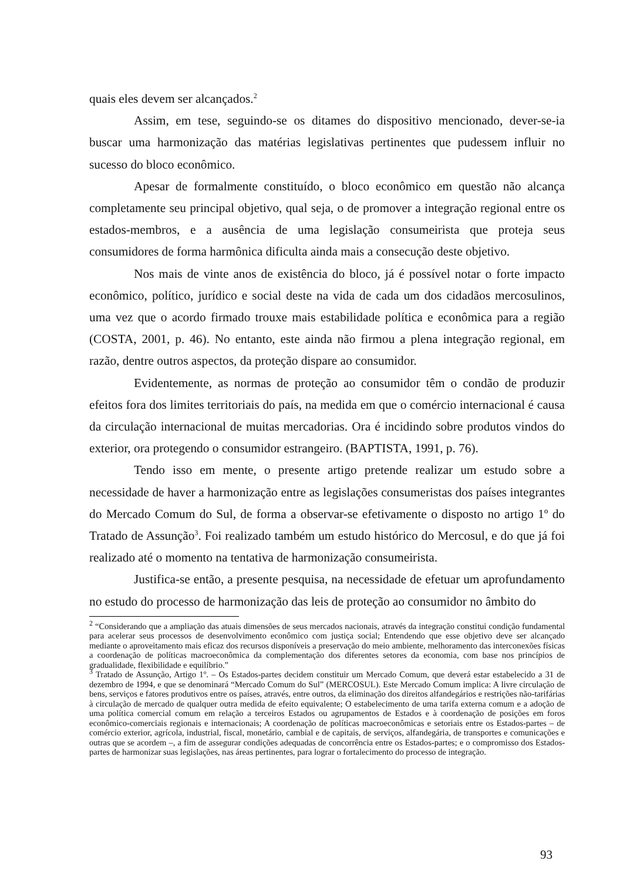quais eles devem ser alcançados.<sup>2</sup>
Assim, em tese, seguindo-se os ditames do dispositivo mencionado, dever-se-ia buscar uma harmonização das matérias legislativas pertinentes que pudessem influir no sucesso do bloco econômico.
Apesar de formalmente constituído, o bloco econômico em questão não alcança completamente seu principal objetivo, qual seja, o de promover a integração regional entre os estados-membros, e a ausência de uma legislação consumeirista que proteja seus consumidores de forma harmônica dificulta ainda mais a consecução deste objetivo.
Nos mais de vinte anos de existência do bloco, já é possível notar o forte impacto econômico, político, jurídico e social deste na vida de cada um dos cidadãos mercosulinos, uma vez que o acordo firmado trouxe mais estabilidade política e econômica para a região (COSTA, 2001, p. 46). No entanto, este ainda não firmou a plena integração regional, em razão, dentre outros aspectos, da proteção dispare ao consumidor.
Evidentemente, as normas de proteção ao consumidor têm o condão de produzir efeitos fora dos limites territoriais do país, na medida em que o comércio internacional é causa da circulação internacional de muitas mercadorias. Ora é incidindo sobre produtos vindos do exterior, ora protegendo o consumidor estrangeiro. (BAPTISTA, 1991, p. 76).
Tendo isso em mente, o presente artigo pretende realizar um estudo sobre a necessidade de haver a harmonização entre as legislações consumeristas dos países integrantes do Mercado Comum do Sul, de forma a observar-se efetivamente o disposto no artigo 1º do Tratado de Assunção<sup>3</sup>. Foi realizado também um estudo histórico do Mercosul, e do que já foi realizado até o momento na tentativa de harmonização consumeirista.
Justifica-se então, a presente pesquisa, na necessidade de efetuar um aprofundamento no estudo do processo de harmonização das leis de proteção ao consumidor no âmbito do
<sup>2</sup> “Considerando que a ampliação das atuais dimensões de seus mercados nacionais, através da integração constitui condição fundamental para acelerar seus processos de desenvolvimento econômico com justiça social; Entendendo que esse objetivo deve ser alcançado mediante o aproveitamento mais eficaz dos recursos disponíveis a preservação do meio ambiente, melhoramento das interconexões físicas a coordenação de políticas macroeconômica da complementação dos diferentes setores da economia, com base nos princípios de gradualidade, flexibilidade e equilíbrio.”
<sup>3</sup> Tratado de Assunção, Artigo 1º. – Os Estados-partes decidem constituir um Mercado Comum, que deverá estar estabelecido a 31 de dezembro de 1994, e que se denominará “Mercado Comum do Sul” (MERCOSUL). Este Mercado Comum implica: A livre circulação de bens, serviços e fatores produtivos entre os países, através, entre outros, da eliminação dos direitos alfandegários e restrições não-tarifárias à circulação de mercado de qualquer outra medida de efeito equivalente; O estabelecimento de uma tarifa externa comum e a adoção de uma política comercial comum em relação a terceiros Estados ou agrupamentos de Estados e à coordenação de posições em foros econômico-comerciais regionais e internacionais; A coordenação de políticas macroeconômicas e setoriais entre os Estados-partes – de comércio exterior, agrícola, industrial, fiscal, monetário, cambial e de capitais, de serviços, alfandegária, de transportes e comunicações e outras que se acordem –, a fim de assegurar condições adequadas de concorrência entre os Estados-partes; e o compromisso dos Estados-partes de harmonizar suas legislações, nas áreas pertinentes, para lograr o fortalecimento do processo de integração.
93